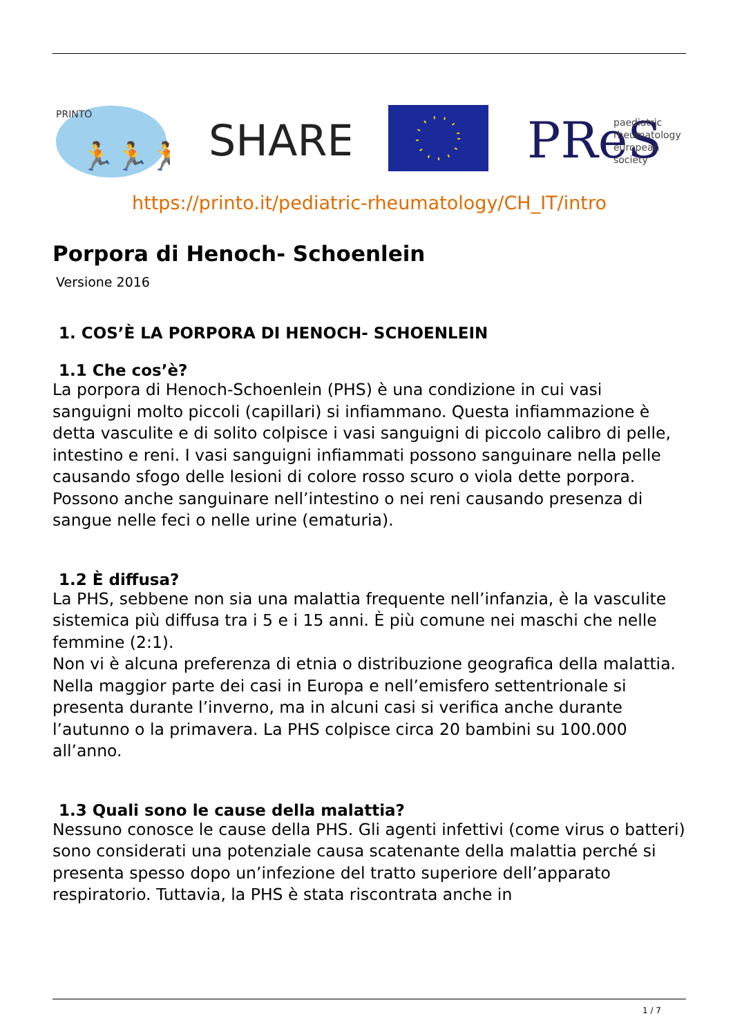PRINTO
🏃🏃🏃
SHARE
PReS
paediatric
rheumatology
european
society
https://printo.it/pediatric-rheumatology/CH_IT/intro
Porpora di Henoch- Schoenlein
Versione 2016
1. COS’È LA PORPORA DI HENOCH- SCHOENLEIN
1.1 Che cos’è?
La porpora di Henoch-Schoenlein (PHS) è una condizione in cui vasi sanguigni molto piccoli (capillari) si infiammano. Questa infiammazione è detta vasculite e di solito colpisce i vasi sanguigni di piccolo calibro di pelle, intestino e reni. I vasi sanguigni infiammati possono sanguinare nella pelle causando sfogo delle lesioni di colore rosso scuro o viola dette porpora. Possono anche sanguinare nell’intestino o nei reni causando presenza di sangue nelle feci o nelle urine (ematuria).
1.2 È diffusa?
La PHS, sebbene non sia una malattia frequente nell’infanzia, è la vasculite sistemica più diffusa tra i 5 e i 15 anni. È più comune nei maschi che nelle femmine (2:1).
Non vi è alcuna preferenza di etnia o distribuzione geografica della malattia. Nella maggior parte dei casi in Europa e nell’emisfero settentrionale si presenta durante l’inverno, ma in alcuni casi si verifica anche durante l’autunno o la primavera. La PHS colpisce circa 20 bambini su 100.000 all’anno.
1.3 Quali sono le cause della malattia?
Nessuno conosce le cause della PHS. Gli agenti infettivi (come virus o batteri) sono considerati una potenziale causa scatenante della malattia perché si presenta spesso dopo un’infezione del tratto superiore dell’apparato respiratorio. Tuttavia, la PHS è stata riscontrata anche in
1 / 7